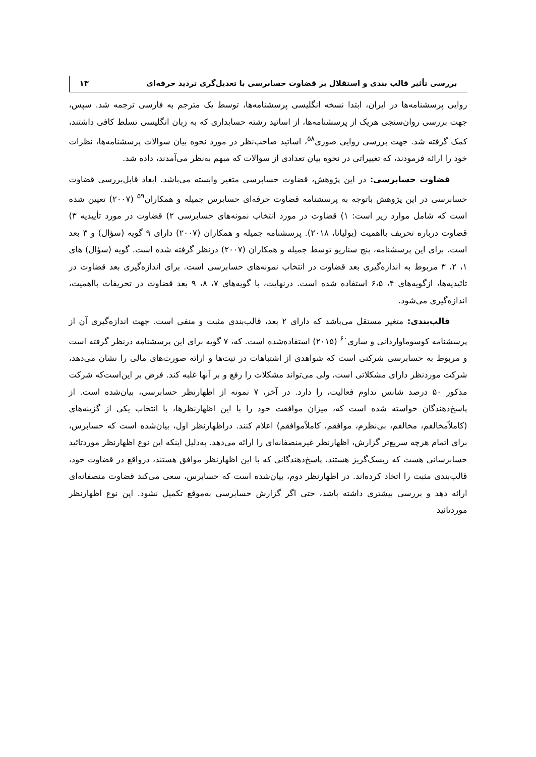بررسی تأثیر قالب بندی و استقلال بر قضاوت حسابرسی با تعدیل‌گری تردید حرفه‌ای ۱۳
روایی پرسشنامه‌ها در ایران، ابتدا نسخه انگلیسی پرسشنامه‌ها، توسط یک مترجم به فارسی ترجمه شد. سپس، جهت بررسی روان‌سنجی هریک از پرسشنامه‌ها، از اساتید رشته حسابداری که به زبان انگلیسی تسلط کافی داشتند، کمک گرفته شد. جهت بررسی روایی صوری<sup>۵۸</sup>، اساتید صاحب‌نظر در مورد نحوه بیان سوالات پرسشنامه‌ها، نظرات خود را ارائه فرمودند، که تغییراتی در نحوه بیان تعدادی از سوالات که مبهم به‌نظر می‌آمدند، داده شد.
قضاوت حسابرسی: در این پژوهش، قضاوت حسابرسی متغیر وابسته می‌باشد. ابعاد قابل‌بررسی قضاوت حسابرسی در این پژوهش باتوجه به پرسشنامه قضاوت حرفه‌ای حسابرس جمیله و همکاران<sup>۵۹</sup> (۲۰۰۷) تعیین شده است که شامل موارد زیر است: ۱) قضاوت در مورد انتخاب نمونه‌های حسابرسی ۲) قضاوت در مورد تأییدیه ۳) قضاوت درباره تحریف بااهمیت (یولیانا، ۲۰۱۸). پرسشنامه جمیله و همکاران (۲۰۰۷) دارای ۹ گویه (سؤال) و ۳ بعد است. برای این پرسشنامه، پنج سناریو توسط جمیله و همکاران (۲۰۰۷) درنظر گرفته شده است. گویه (سؤال) های ۱، ۲، ۳ مربوط به اندازه‌گیری بعد قضاوت در انتخاب نمونه‌های حسابرسی است. برای اندازه‌گیری بعد قضاوت در تائیدیه‌ها، ازگویه‌های ۴، ۶،۵ استفاده شده است. درنهایت، با گویه‌های ۷، ۸، ۹ بعد قضاوت در تحریفات بااهمیت، اندازه‌گیری می‌شود.
قالب‌بندی: متغیر مستقل می‌باشد که دارای ۲ بعد، قالب‌بندی مثبت و منفی است. جهت اندازه‌گیری آن از پرسشنامه کوسوماواردانی و ساری<sup>۶۰</sup> (۲۰۱۵) استفاده‌شده است. که، ۷ گویه برای این پرسشنامه درنظر گرفته است و مربوط به حسابرسی شرکتی است که شواهدی از اشتباهات در ثبت‌ها و ارائه صورت‌های مالی را نشان می‌دهد، شرکت موردنظر دارای مشکلاتی است، ولی می‌تواند مشکلات را رفع و بر آنها غلبه کند. فرض بر این‌است‌که شرکت مذکور ۵۰ درصد شانس تداوم فعالیت، را دارد. در آخر، ۷ نمونه از اظهارنظر حسابرسی، بیان‌شده است. از پاسخ‌دهندگان خواسته شده است که، میزان موافقت خود را با این اظهارنظرها، با انتخاب یکی از گزینه‌های (کاملاًمخالفم، مخالفم، بی‌نظرم، موافقم، کاملاًموافقم) اعلام کنند. دراظهارنظر اول، بیان‌شده است که حسابرس، برای اتمام هرچه سریع‌تر گزارش، اظهارنظر غیرمنصفانه‌ای را ارائه می‌دهد. به‌دلیل اینکه این نوع اظهارنظر موردتائید حسابرسانی هست که ریسک‌گریز هستند، پاسخ‌دهندگانی که با این اظهارنظر موافق هستند، درواقع در قضاوت خود، قالب‌بندی مثبت را اتخاذ کرده‌اند. در اظهارنظر دوم، بیان‌شده است که حسابرس، سعی می‌کند قضاوت منصفانه‌ای ارائه دهد و بررسی بیشتری داشته باشد، حتی اگر گزارش حسابرسی به‌موقع تکمیل نشود. این نوع اظهارنظر موردتائید